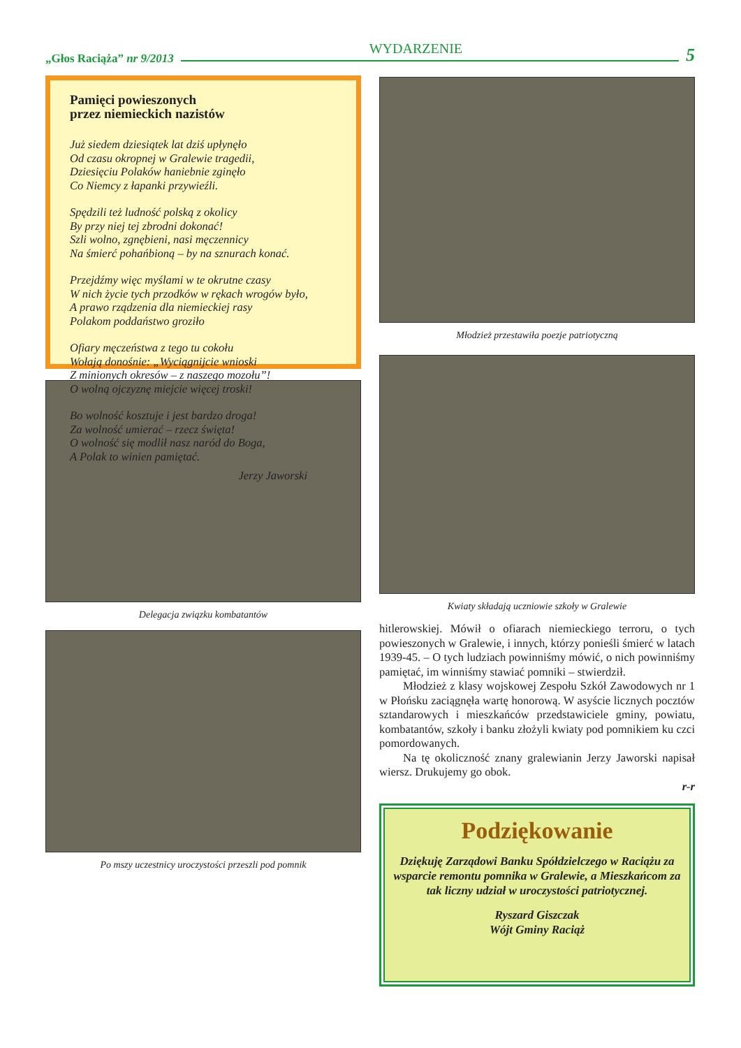„Głos Raciąża” nr 9/2013
WYDARZENIE
5
Pamięci powieszonych
przez niemieckich nazistów
Już siedem dziesiątek lat dziś upłynęło
Od czasu okropnej w Gralewie tragedii,
Dziesięciu Polaków haniebnie zginęło
Co Niemcy z łapanki przywieźli.
Spędzili też ludność polską z okolicy
By przy niej tej zbrodni dokonać!
Szli wolno, zgnębieni, nasi męczennicy
Na śmierć pohańbioną – by na sznurach konać.
Przejdźmy więc myślami w te okrutne czasy
W nich życie tych przodków w rękach wrogów było,
A prawo rządzenia dla niemieckiej rasy
Polakom poddaństwo groziło
Ofiary męczeństwa z tego tu cokołu
Wołają donośnie: „Wyciągnijcie wnioski
Z minionych okresów – z naszego mozołu”!
O wolną ojczyznę miejcie więcej troski!
Bo wolność kosztuje i jest bardzo droga!
Za wolność umierać – rzecz święta!
O wolność się modlił nasz naród do Boga,
A Polak to winien pamiętać.
Jerzy Jaworski
Delegacja związku kombatantów
Po mszy uczestnicy uroczystości przeszli pod pomnik
Młodzież przestawiła poezje patriotyczną
Kwiaty składają uczniowie szkoły w Gralewie
hitlerowskiej. Mówił o ofiarach niemieckiego terroru, o tych powieszonych w Gralewie, i innych, którzy ponieśli śmierć w latach 1939-45. – O tych ludziach powinniśmy mówić, o nich powinniśmy pamiętać, im winniśmy stawiać pomniki – stwierdził.
Młodzież z klasy wojskowej Zespołu Szkół Zawodowych nr 1 w Płońsku zaciągnęła wartę honorową. W asyście licznych pocztów sztandarowych i mieszkańców przedstawiciele gminy, powiatu, kombatantów, szkoły i banku złożyli kwiaty pod pomnikiem ku czci pomordowanych.
Na tę okoliczność znany gralewianin Jerzy Jaworski napisał wiersz. Drukujemy go obok.
r-r
Podziękowanie
Dziękuję Zarządowi Banku Spółdzielczego w Raciążu za wsparcie remontu pomnika w Gralewie, a Mieszkańcom za tak liczny udział w uroczystości patriotycznej.
Ryszard Giszczak
Wójt Gminy Raciąż